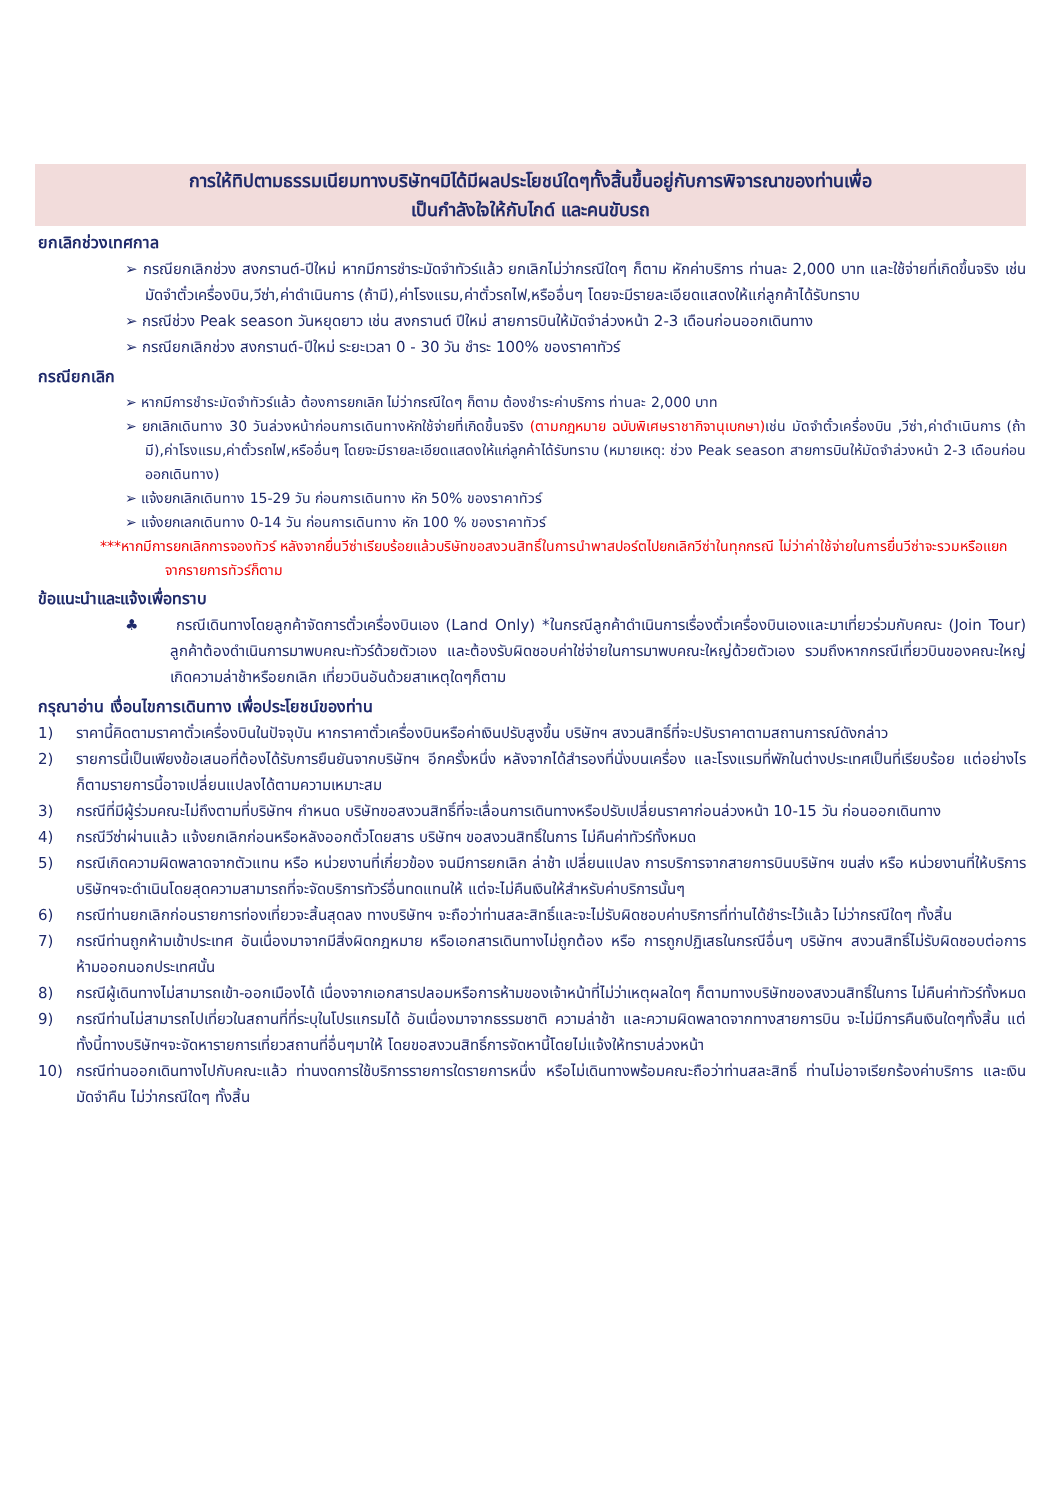การให้ทิปตามธรรมเนียมทางบริษัทฯมิได้มีผลประโยชน์ใดๆทั้งสิ้นขึ้นอยู่กับการพิจารณาของท่านเพื่อ
เป็นกำลังใจให้กับไกด์ และคนขับรถ
ยกเลิกช่วงเทศกาล
➢ กรณียกเลิกช่วง สงกรานต์-ปีใหม่ หากมีการชำระมัดจำทัวร์แล้ว ยกเลิกไม่ว่ากรณีใดๆ ก็ตาม หักค่าบริการ ท่านละ 2,000 บาท และใช้จ่ายที่เกิดขึ้นจริง เช่น มัดจำตั๋วเครื่องบิน,วีซ่า,ค่าดำเนินการ (ถ้ามี),ค่าโรงแรม,ค่าตั๋วรถไฟ,หรืออื่นๆ โดยจะมีรายละเอียดแสดงให้แก่ลูกค้าได้รับทราบ
➢ กรณีช่วง Peak season วันหยุดยาว เช่น สงกรานต์ ปีใหม่ สายการบินให้มัดจำล่วงหน้า 2-3 เดือนก่อนออกเดินทาง
➢ กรณียกเลิกช่วง สงกรานต์-ปีใหม่ ระยะเวลา 0 - 30 วัน ชำระ 100% ของราคาทัวร์
กรณียกเลิก
➢ หากมีการชำระมัดจำทัวร์แล้ว ต้องการยกเลิก ไม่ว่ากรณีใดๆ ก็ตาม ต้องชำระค่าบริการ ท่านละ 2,000 บาท
➢ ยกเลิกเดินทาง 30 วันล่วงหน้าก่อนการเดินทางหักใช้จ่ายที่เกิดขึ้นจริง (ตามกฎหมาย ฉบับพิเศษราชากิจานุเบกษา) เช่น มัดจำตั๋วเครื่องบิน ,วีซ่า,ค่าดำเนินการ (ถ้ามี),ค่าโรงแรม,ค่าตั๋วรถไฟ,หรืออื่นๆ โดยจะมีรายละเอียดแสดงให้แก่ลูกค้าได้รับทราบ (หมายเหตุ: ช่วง Peak season สายการบินให้มัดจำล่วงหน้า 2-3 เดือนก่อนออกเดินทาง)
➢ แจ้งยกเลิกเดินทาง 15-29 วัน ก่อนการเดินทาง หัก 50% ของราคาทัวร์
➢ แจ้งยกเลกเดินทาง 0-14 วัน ก่อนการเดินทาง หัก 100 % ของราคาทัวร์
***หากมีการยกเลิกการจองทัวร์ หลังจากยื่นวีซ่าเรียบร้อยแล้วบริษัทขอสงวนสิทธิ์ในการนำพาสปอร์ตไปยกเลิกวีซ่าในทุกกรณี ไม่ว่าค่าใช้จ่ายในการยื่นวีซ่าจะรวมหรือแยกจากรายการทัวร์ก็ตาม
ข้อแนะนำและแจ้งเพื่อทราบ
♣ กรณีเดินทางโดยลูกค้าจัดการตั๋วเครื่องบินเอง (Land Only) *ในกรณีลูกค้าดำเนินการเรื่องตั๋วเครื่องบินเองและมาเที่ยวร่วมกับคณะ (Join Tour) ลูกค้าต้องดำเนินการมาพบคณะทัวร์ด้วยตัวเอง และต้องรับผิดชอบค่าใช่จ่ายในการมาพบคณะใหญ่ด้วยตัวเอง รวมถึงหากกรณีเที่ยวบินของคณะใหญ่เกิดความล่าช้าหรือยกเลิก เที่ยวบินอันด้วยสาเหตุใดๆก็ตาม
กรุณาอ่าน เงื่อนไขการเดินทาง เพื่อประโยชน์ของท่าน
1) ราคานี้คิดตามราคาตั๋วเครื่องบินในปัจจุบัน หากราคาตั๋วเครื่องบินหรือค่าเงินปรับสูงขึ้น บริษัทฯ สงวนสิทธิ์ที่จะปรับราคาตามสถานการณ์ดังกล่าว
2) รายการนี้เป็นเพียงข้อเสนอที่ต้องได้รับการยืนยันจากบริษัทฯ อีกครั้งหนึ่ง หลังจากได้สำรองที่นั่งบนเครื่อง และโรงแรมที่พักในต่างประเทศเป็นที่เรียบร้อย แต่อย่างไรก็ตามรายการนี้อาจเปลี่ยนแปลงได้ตามความเหมาะสม
3) กรณีที่มีผู้ร่วมคณะไม่ถึงตามที่บริษัทฯ กำหนด บริษัทขอสงวนสิทธิ์ที่จะเลื่อนการเดินทางหรือปรับเปลี่ยนราคาก่อนล่วงหน้า 10-15 วัน ก่อนออกเดินทาง
4) กรณีวีซ่าผ่านแล้ว แจ้งยกเลิกก่อนหรือหลังออกตั๋วโดยสาร บริษัทฯ ขอสงวนสิทธิ์ในการ ไม่คืนค่าทัวร์ทั้งหมด
5) กรณีเกิดความผิดพลาดจากตัวแทน หรือ หน่วยงานที่เกี่ยวข้อง จนมีการยกเลิก ล่าช้า เปลี่ยนแปลง การบริการจากสายการบินบริษัทฯ ขนส่ง หรือ หน่วยงานที่ให้บริการ บริษัทฯจะดำเนินโดยสุดความสามารถที่จะจัดบริการทัวร์อื่นทดแทนให้ แต่จะไม่คืนเงินให้สำหรับค่าบริการนั้นๆ
6) กรณีท่านยกเลิกก่อนรายการท่องเที่ยวจะสิ้นสุดลง ทางบริษัทฯ จะถือว่าท่านสละสิทธิ์และจะไม่รับผิดชอบค่าบริการที่ท่านได้ชำระไว้แล้ว ไม่ว่ากรณีใดๆ ทั้งสิ้น
7) กรณีท่านถูกห้ามเข้าประเทศ อันเนื่องมาจากมีสิ่งผิดกฎหมาย หรือเอกสารเดินทางไม่ถูกต้อง หรือ การถูกปฏิเสธในกรณีอื่นๆ บริษัทฯ สงวนสิทธิ์ไม่รับผิดชอบต่อการห้ามออกนอกประเทศนั้น
8) กรณีผู้เดินทางไม่สามารถเข้า-ออกเมืองได้ เนื่องจากเอกสารปลอมหรือการห้ามของเจ้าหน้าที่ไม่ว่าเหตุผลใดๆ ก็ตามทางบริษัทของสงวนสิทธิ์ในการ ไม่คืนค่าทัวร์ทั้งหมด
9) กรณีท่านไม่สามารถไปเที่ยวในสถานที่ที่ระบุในโปรแกรมได้ อันเนื่องมาจากธรรมชาติ ความล่าช้า และความผิดพลาดจากทางสายการบิน จะไม่มีการคืนเงินใดๆทั้งสิ้น แต่ทั้งนี้ทางบริษัทฯจะจัดหารายการเที่ยวสถานที่อื่นๆมาให้ โดยขอสงวนสิทธิ์การจัดหานี้โดยไม่แจ้งให้ทราบล่วงหน้า
10) กรณีท่านออกเดินทางไปกับคณะแล้ว ท่านงดการใช้บริการรายการใดรายการหนึ่ง หรือไม่เดินทางพร้อมคณะถือว่าท่านสละสิทธิ์ ท่านไม่อาจเรียกร้องค่าบริการ และเงินมัดจำคืน ไม่ว่ากรณีใดๆ ทั้งสิ้น